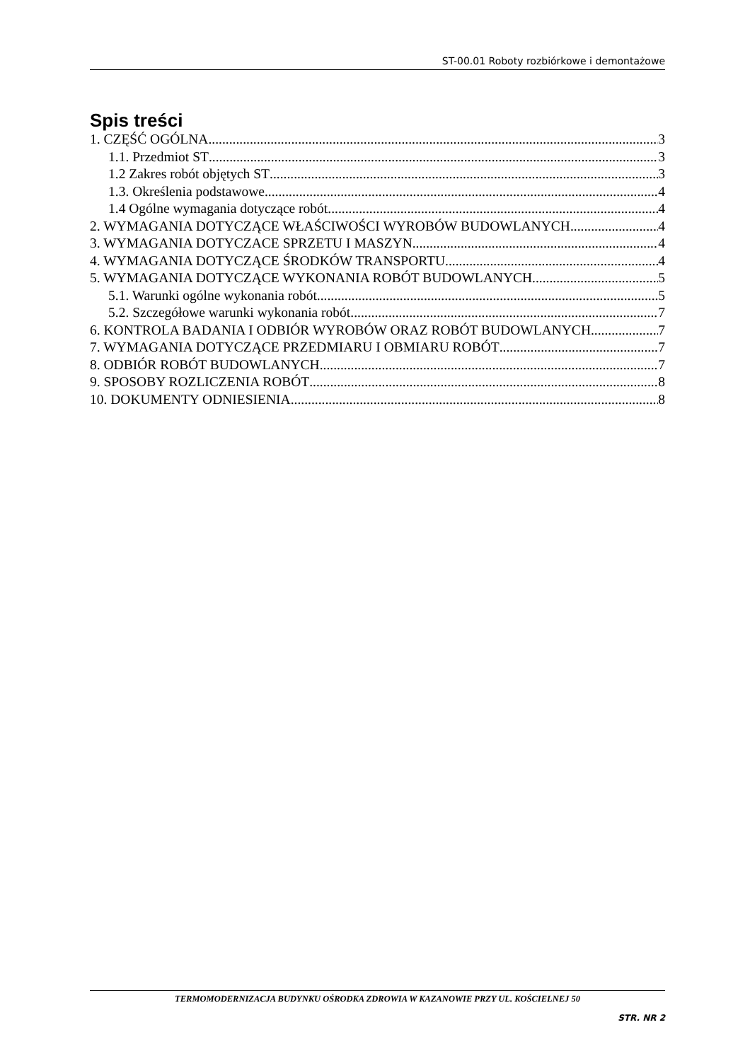ST-00.01 Roboty rozbiórkowe i demontażowe
Spis treści
1. CZĘŚĆ OGÓLNA 3
1.1. Przedmiot ST 3
1.2 Zakres robót objętych ST 3
1.3. Określenia podstawowe 4
1.4 Ogólne wymagania dotyczące robót 4
2. WYMAGANIA DOTYCZĄCE WŁAŚCIWOŚCI WYROBÓW BUDOWLANYCH 4
3. WYMAGANIA DOTYCZACE SPRZETU I MASZYN 4
4. WYMAGANIA DOTYCZĄCE ŚRODKÓW TRANSPORTU 4
5. WYMAGANIA DOTYCZĄCE WYKONANIA ROBÓT BUDOWLANYCH 5
5.1. Warunki ogólne wykonania robót 5
5.2. Szczegółowe warunki wykonania robót 7
6. KONTROLA BADANIA I ODBIÓR WYROBÓW ORAZ ROBÓT BUDOWLANYCH 7
7. WYMAGANIA DOTYCZĄCE PRZEDMIARU I OBMIARU ROBÓT 7
8. ODBIÓR ROBÓT BUDOWLANYCH 7
9. SPOSOBY ROZLICZENIA ROBÓT 8
10. DOKUMENTY ODNIESIENIA 8
TERMOMODERNIZACJA BUDYNKU OŚRODKA ZDROWIA W KAZANOWIE PRZY UL. KOŚCIELNEJ 50
STR. NR 2